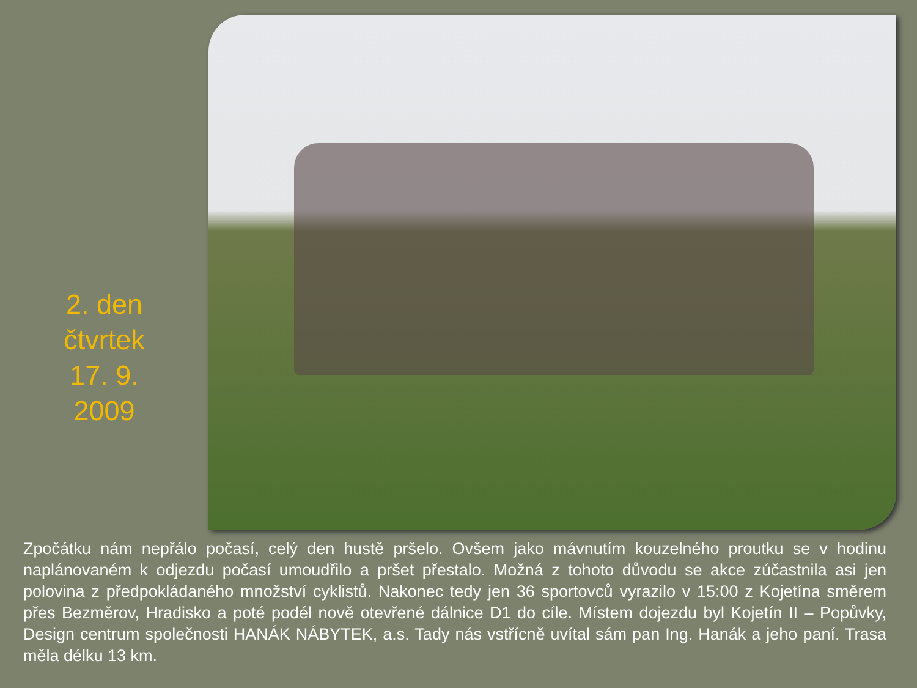2. den
čtvrtek
17. 9.
2009
Zpočátku nám nepřálo počasí, celý den hustě pršelo. Ovšem jako mávnutím kouzelného proutku se v hodinu naplánovaném k odjezdu počasí umoudřilo a pršet přestalo. Možná z tohoto důvodu se akce zúčastnila asi jen polovina z předpokládaného množství cyklistů. Nakonec tedy jen 36 sportovců vyrazilo v 15:00 z Kojetína směrem přes Bezměrov, Hradisko a poté podél nově otevřené dálnice D1 do cíle. Místem dojezdu byl Kojetín II – Popůvky, Design centrum společnosti HANÁK NÁBYTEK, a.s. Tady nás vstřícně uvítal sám pan Ing. Hanák a jeho paní. Trasa měla délku 13 km.